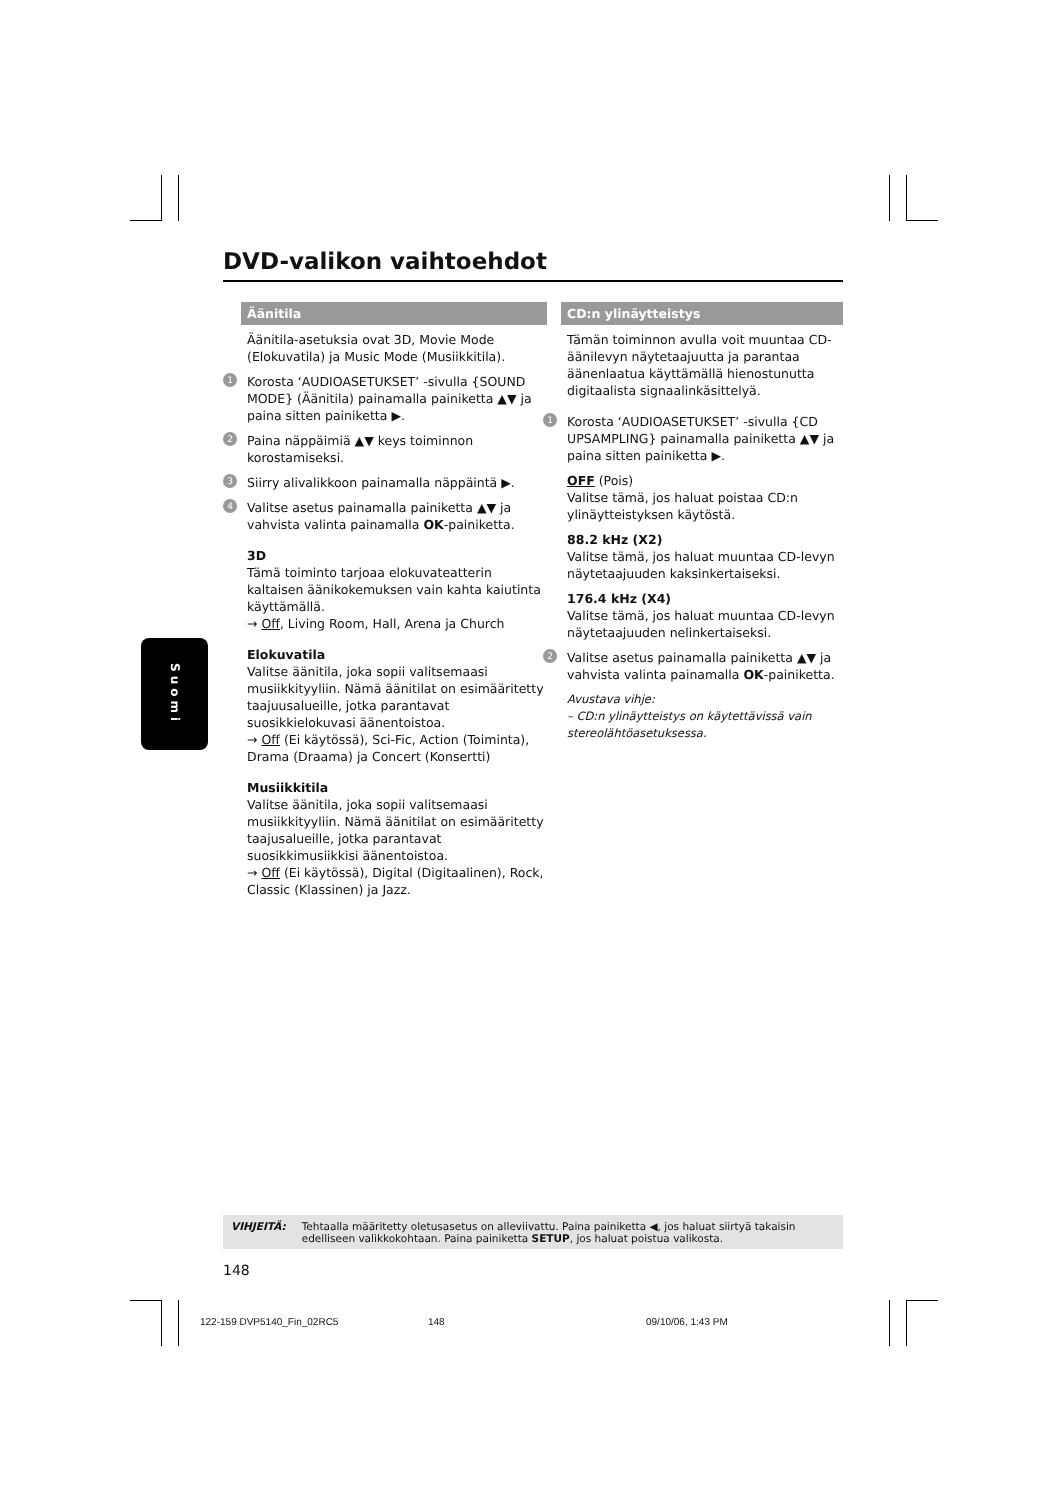DVD-valikon vaihtoehdot
Äänitila
Äänitila-asetuksia ovat 3D, Movie Mode (Elokuvatila) ja Music Mode (Musiikkitila).
1 Korosta ‘AUDIOASETUKSET’ -sivulla {SOUND MODE} (Äänitila) painamalla painiketta ▲▼ ja paina sitten painiketta ▶.
2 Paina näppäimiä ▲▼ keys toiminnon korostamiseksi.
3 Siirry alivalikkoon painamalla näppäintä ▶.
4 Valitse asetus painamalla painiketta ▲▼ ja vahvista valinta painamalla OK-painiketta.
3D
Tämä toiminto tarjoaa elokuvateatterin kaltaisen äänikokemuksen vain kahta kaiutinta käyttämällä.
→ Off, Living Room, Hall, Arena ja Church
Elokuvatila
Valitse äänitila, joka sopii valitsemaasi musiikkityyliin. Nämä äänitilat on esimääritetty taajuusalueille, jotka parantavat suosikkielokuvasi äänentoistoa.
→ Off (Ei käytössä), Sci-Fic, Action (Toiminta), Drama (Draama) ja Concert (Konsertti)
Musiikkitila
Valitse äänitila, joka sopii valitsemaasi musiikkityyliin. Nämä äänitilat on esimääritetty taajusalueille, jotka parantavat suosikkimusiikkisi äänentoistoa.
→ Off (Ei käytössä), Digital (Digitaalinen), Rock, Classic (Klassinen) ja Jazz.
Suomi
CD:n ylinäytteistys
Tämän toiminnon avulla voit muuntaa CD-äänilevyn näytetaajuutta ja parantaa äänenlaatua käyttämällä hienostunutta digitaalista signaalinkäsittelyä.
1 Korosta ‘AUDIOASETUKSET’ -sivulla {CD UPSAMPLING} painamalla painiketta ▲▼ ja paina sitten painiketta ▶.
OFF (Pois)
Valitse tämä, jos haluat poistaa CD:n ylinäytteistyksen käytöstä.
88.2 kHz (X2)
Valitse tämä, jos haluat muuntaa CD-levyn näytetaajuuden kaksinkertaiseksi.
176.4 kHz (X4)
Valitse tämä, jos haluat muuntaa CD-levyn näytetaajuuden nelinkertaiseksi.
2 Valitse asetus painamalla painiketta ▲▼ ja vahvista valinta painamalla OK-painiketta.
Avustava vihje:
– CD:n ylinäytteistys on käytettävissä vain stereolähtöasetuksessa.
VIHJEITÄ: Tehtaalla määritetty oletusasetus on alleviivattu. Paina painiketta ◀, jos haluat siirtyä takaisin edelliseen valikkokohtaan. Paina painiketta SETUP, jos haluat poistua valikosta.
148
122-159 DVP5140_Fin_02RC5 148 09/10/06, 1:43 PM